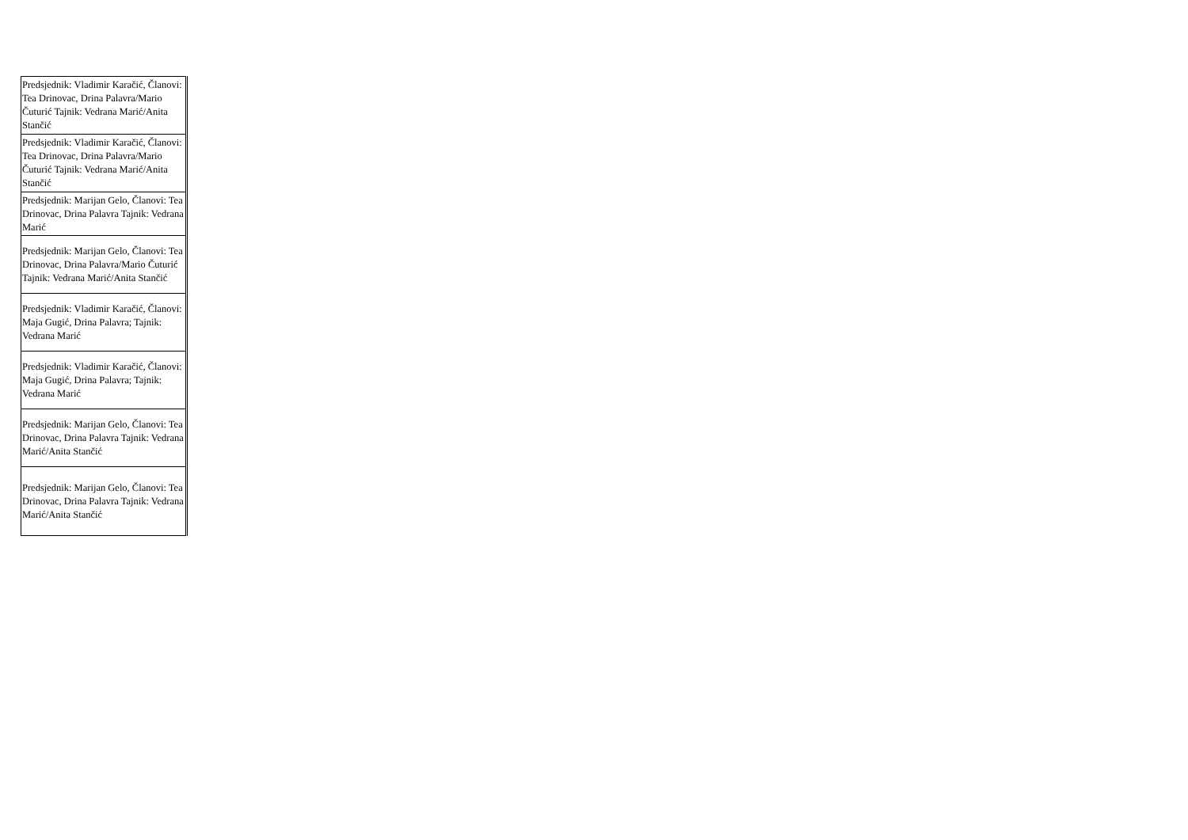| Predsjednik: Vladimir Karačić, Članovi: Tea Drinovac, Drina Palavra/Mario Čuturić Tajnik: Vedrana Marić/Anita Stančić |
| Predsjednik: Vladimir Karačić, Članovi: Tea Drinovac, Drina Palavra/Mario Čuturić Tajnik: Vedrana Marić/Anita Stančić |
| Predsjednik: Marijan Gelo, Članovi: Tea Drinovac, Drina Palavra Tajnik: Vedrana Marić |
| Predsjednik: Marijan Gelo, Članovi: Tea Drinovac, Drina Palavra/Mario Čuturić Tajnik: Vedrana Marić/Anita Stančić |
| Predsjednik: Vladimir Karačić, Članovi: Maja Gugić, Drina Palavra; Tajnik: Vedrana Marić |
| Predsjednik: Vladimir Karačić, Članovi: Maja Gugić, Drina Palavra; Tajnik: Vedrana Marić |
| Predsjednik: Marijan Gelo, Članovi: Tea Drinovac, Drina Palavra Tajnik: Vedrana Marić/Anita Stančić |
| Predsjednik: Marijan Gelo, Članovi: Tea Drinovac, Drina Palavra Tajnik: Vedrana Marić/Anita Stančić |